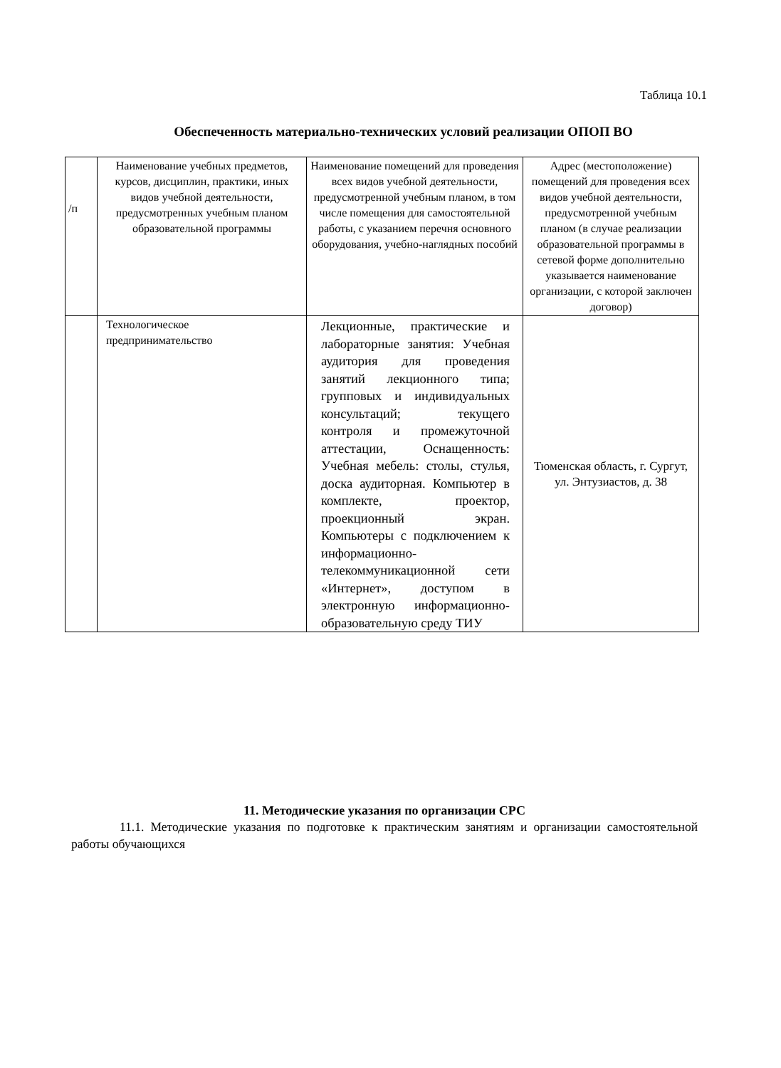Таблица 10.1
Обеспеченность материально-технических условий реализации ОПОП ВО
| /п | Наименование учебных предметов, курсов, дисциплин, практики, иных видов учебной деятельности, предусмотренных учебным планом образовательной программы | Наименование помещений для проведения всех видов учебной деятельности, предусмотренной учебным планом, в том числе помещения для самостоятельной работы, с указанием перечня основного оборудования, учебно-наглядных пособий | Адрес (местоположение) помещений для проведения всех видов учебной деятельности, предусмотренной учебным планом (в случае реализации образовательной программы в сетевой форме дополнительно указывается наименование организации, с которой заключен договор) |
| | Технологическое предпринимательство | Лекционные, практические и лабораторные занятия: Учебная аудитория для проведения занятий лекционного типа; групповых и индивидуальных консультаций; текущего контроля и промежуточной аттестации, Оснащенность: Учебная мебель: столы, стулья, доска аудиторная. Компьютер в комплекте, проектор, проекционный экран. Компьютеры с подключением к информационно-телекоммуникационной сети «Интернет», доступом в электронную информационно-образовательную среду ТИУ | Тюменская область, г. Сургут, ул. Энтузиастов, д. 38 |
11. Методические указания по организации СРС
11.1. Методические указания по подготовке к практическим занятиям и организации самостоятельной работы обучающихся